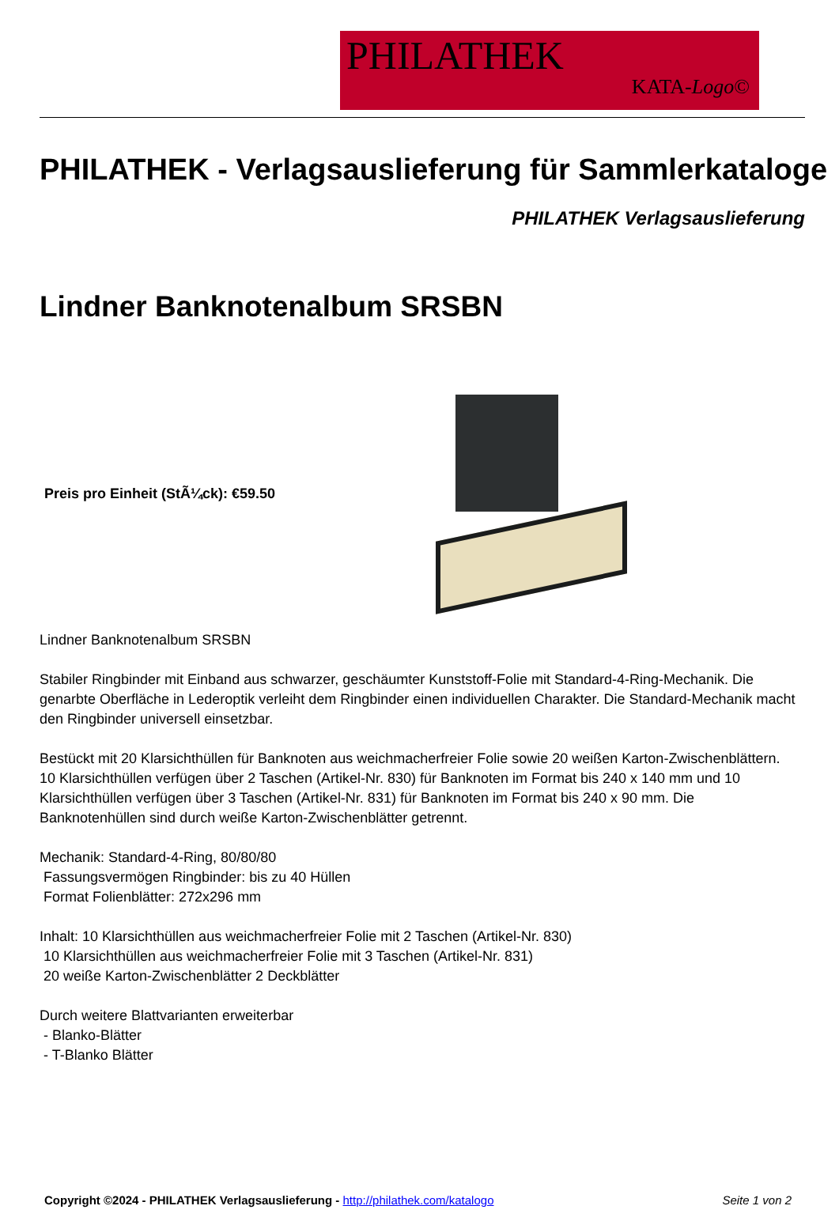PHILATHEK
KATA-Logo©
PHILATHEK - Verlagsauslieferung für Sammlerkataloge
PHILATHEK Verlagsauslieferung
Lindner Banknotenalbum SRSBN
Preis pro Einheit (StÃ¼ck): €59.50
Lindner Banknotenalbum SRSBN
Stabiler Ringbinder mit Einband aus schwarzer, geschäumter Kunststoff-Folie mit Standard-4-Ring-Mechanik. Die genarbte Oberfläche in Lederoptik verleiht dem Ringbinder einen individuellen Charakter. Die Standard-Mechanik macht den Ringbinder universell einsetzbar.
Bestückt mit 20 Klarsichthüllen für Banknoten aus weichmacherfreier Folie sowie 20 weißen Karton-Zwischenblättern. 10 Klarsichthüllen verfügen über 2 Taschen (Artikel-Nr. 830) für Banknoten im Format bis 240 x 140 mm und 10 Klarsichthüllen verfügen über 3 Taschen (Artikel-Nr. 831) für Banknoten im Format bis 240 x 90 mm. Die Banknotenhüllen sind durch weiße Karton-Zwischenblätter getrennt.
Mechanik: Standard-4-Ring, 80/80/80
Fassungsvermögen Ringbinder: bis zu 40 Hüllen
Format Folienblätter: 272x296 mm
Inhalt: 10 Klarsichthüllen aus weichmacherfreier Folie mit 2 Taschen (Artikel-Nr. 830)
10 Klarsichthüllen aus weichmacherfreier Folie mit 3 Taschen (Artikel-Nr. 831)
20 weiße Karton-Zwischenblätter 2 Deckblätter
Durch weitere Blattvarianten erweiterbar
- Blanko-Blätter
- T-Blanko Blätter
Copyright ©2024 - PHILATHEK Verlagsauslieferung - http://philathek.com/katalogo
Seite 1 von 2